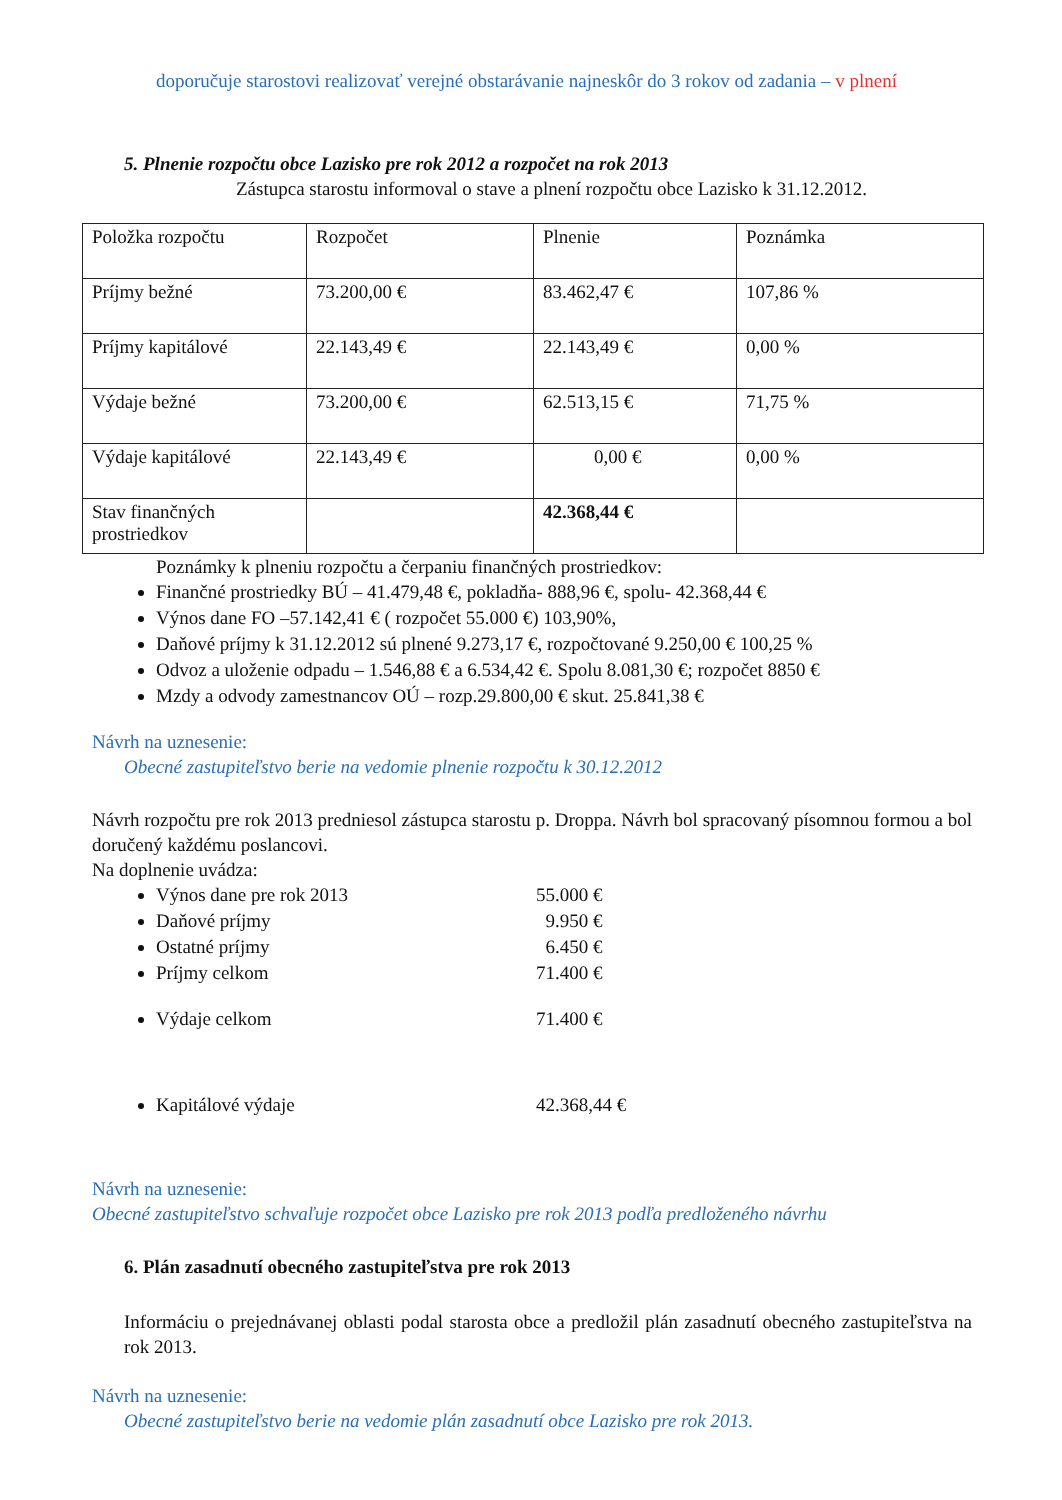doporučuje starostovi realizovať verejné obstarávanie najneskôr do 3 rokov od zadania – v plnení
5. Plnenie rozpočtu obce Lazisko pre rok 2012 a rozpočet na rok 2013
Zástupca starostu informoval o stave a plnení rozpočtu obce Lazisko k 31.12.2012.
| Položka rozpočtu | Rozpočet | Plnenie | Poznámka |
| Príjmy bežné | 73.200,00 € | 83.462,47 € | 107,86 % |
| Príjmy kapitálové | 22.143,49 € | 22.143,49 € | 0,00 % |
| Výdaje bežné | 73.200,00 € | 62.513,15 € | 71,75 % |
| Výdaje kapitálové | 22.143,49 € | 0,00 € | 0,00 % |
| Stav finančných prostriedkov | | 42.368,44 € | |
Poznámky k plneniu rozpočtu a čerpaniu finančných prostriedkov:
Finančné prostriedky BÚ – 41.479,48 €, pokladňa- 888,96 €, spolu- 42.368,44 €
Výnos dane FO –57.142,41 € ( rozpočet 55.000 €) 103,90%,
Daňové príjmy k 31.12.2012 sú plnené 9.273,17 €, rozpočtované 9.250,00 € 100,25 %
Odvoz a uloženie odpadu – 1.546,88 € a 6.534,42 €. Spolu 8.081,30 €; rozpočet 8850 €
Mzdy a odvody zamestnancov OÚ – rozp.29.800,00 € skut. 25.841,38 €
Návrh na uznesenie:
Obecné zastupiteľstvo berie na vedomie plnenie rozpočtu k 30.12.2012
Návrh rozpočtu pre rok 2013 predniesol zástupca starostu p. Droppa. Návrh bol spracovaný písomnou formou a bol doručený každému poslancovi.
Na doplnenie uvádza:
Výnos dane pre rok 2013 55.000 €
Daňové príjmy 9.950 €
Ostatné príjmy 6.450 €
Príjmy celkom 71.400 €
Výdaje celkom 71.400 €
Kapitálové výdaje 42.368,44 €
Návrh na uznesenie:
Obecné zastupiteľstvo schvaľuje rozpočet obce Lazisko pre rok 2013 podľa predloženého návrhu
6. Plán zasadnutí obecného zastupiteľstva pre rok 2013
Informáciu o prejednávanej oblasti podal starosta obce a predložil plán zasadnutí obecného zastupiteľstva na rok 2013.
Návrh na uznesenie:
Obecné zastupiteľstvo berie na vedomie plán zasadnutí obce Lazisko pre rok 2013.